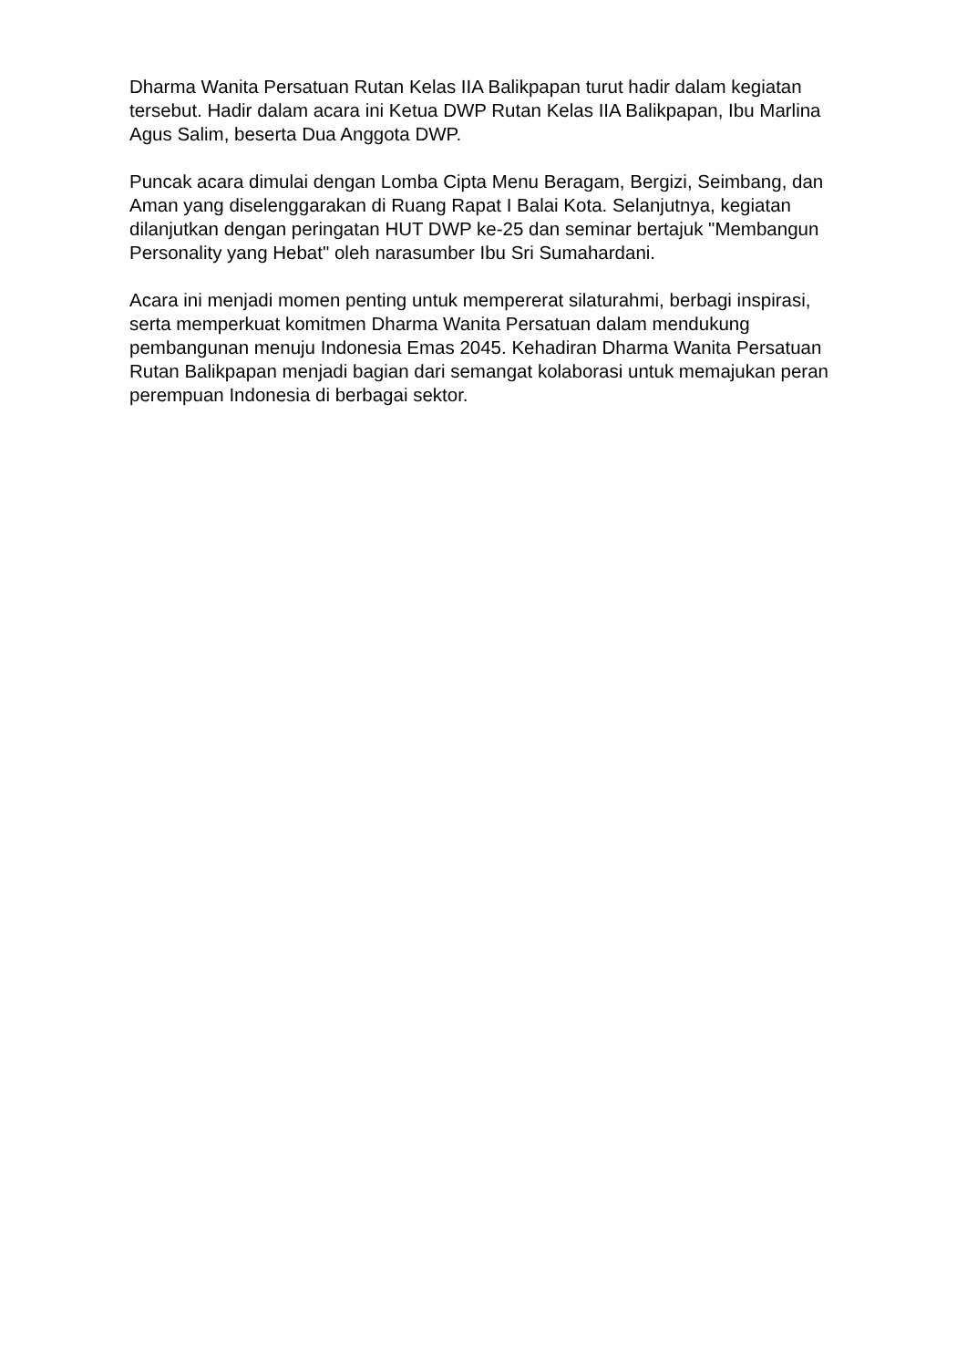Dharma Wanita Persatuan Rutan Kelas IIA Balikpapan turut hadir dalam kegiatan tersebut. Hadir dalam acara ini Ketua DWP Rutan Kelas IIA Balikpapan, Ibu Marlina Agus Salim, beserta Dua Anggota DWP.
Puncak acara dimulai dengan Lomba Cipta Menu Beragam, Bergizi, Seimbang, dan Aman yang diselenggarakan di Ruang Rapat I Balai Kota. Selanjutnya, kegiatan dilanjutkan dengan peringatan HUT DWP ke-25 dan seminar bertajuk "Membangun Personality yang Hebat" oleh narasumber Ibu Sri Sumahardani.
Acara ini menjadi momen penting untuk mempererat silaturahmi, berbagi inspirasi, serta memperkuat komitmen Dharma Wanita Persatuan dalam mendukung pembangunan menuju Indonesia Emas 2045. Kehadiran Dharma Wanita Persatuan Rutan Balikpapan menjadi bagian dari semangat kolaborasi untuk memajukan peran perempuan Indonesia di berbagai sektor.